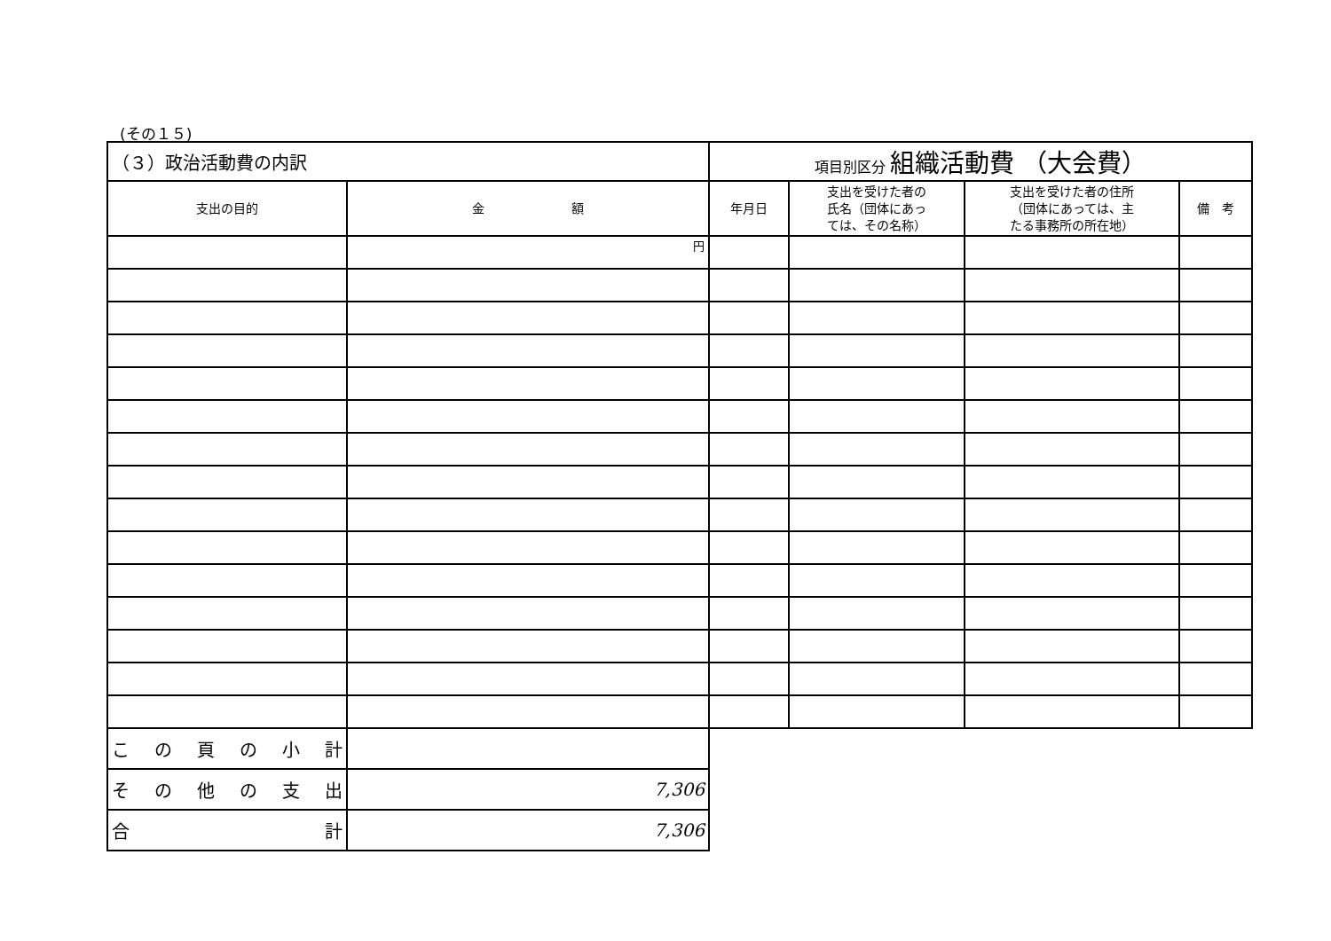(その１５)
| （３）政治活動費の内訳 | | 項目別区分 組織活動費 （大会費） | | | |
| 支出の目的 | 金 額 | 年月日 | 支出を受けた者の 氏名（団体にあっ ては、その名称） | 支出を受けた者の住所 （団体にあっては、主 たる事務所の所在地） | 備 考 |
| | 円 | | | | |
| こ の 頁 の 小 計 | | | | | |
| そ の 他 の 支 出 | 7,306 | | | | |
| 合 計 | 7,306 | | | | |